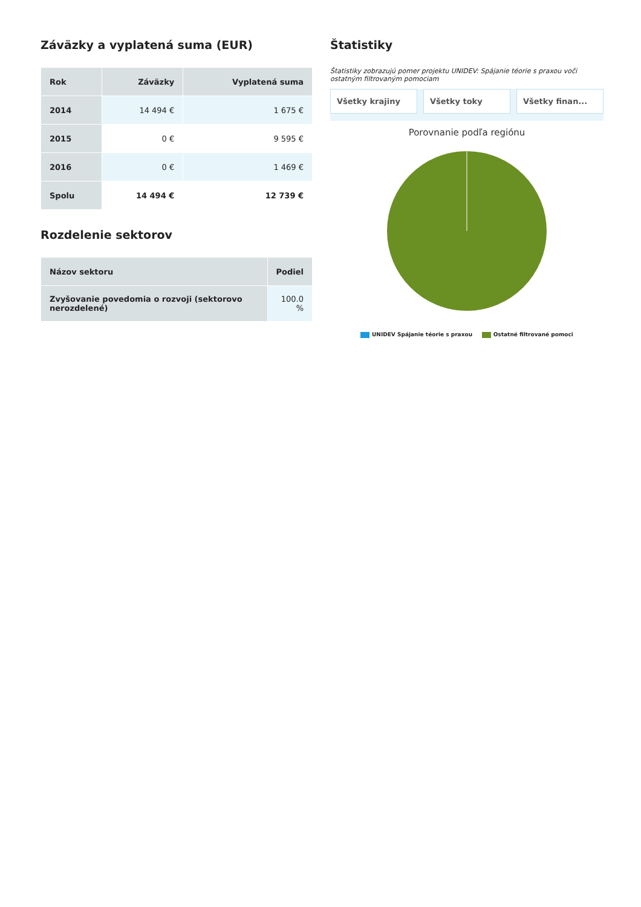Záväzky a vyplatená suma (EUR)
| Rok | Záväzky | Vyplatená suma |
| --- | --- | --- |
| 2014 | 14 494 € | 1 675 € |
| 2015 | 0 € | 9 595 € |
| 2016 | 0 € | 1 469 € |
| Spolu | 14 494 € | 12 739 € |
Rozdelenie sektorov
| Názov sektoru | Podiel |
| --- | --- |
| Zvyšovanie povedomia o rozvoji (sektorovo nerozdelené) | 100.0 % |
Štatistiky
Štatistiky zobrazujú pomer projektu UNIDEV: Spájanie téorie s praxou voči ostatným filtrovaným pomociam
Všetky krajiny Všetky toky Všetky finan...
Porovnanie podľa regiónu
UNIDEV Spájanie téorie s praxou Ostatné filtrované pomoci